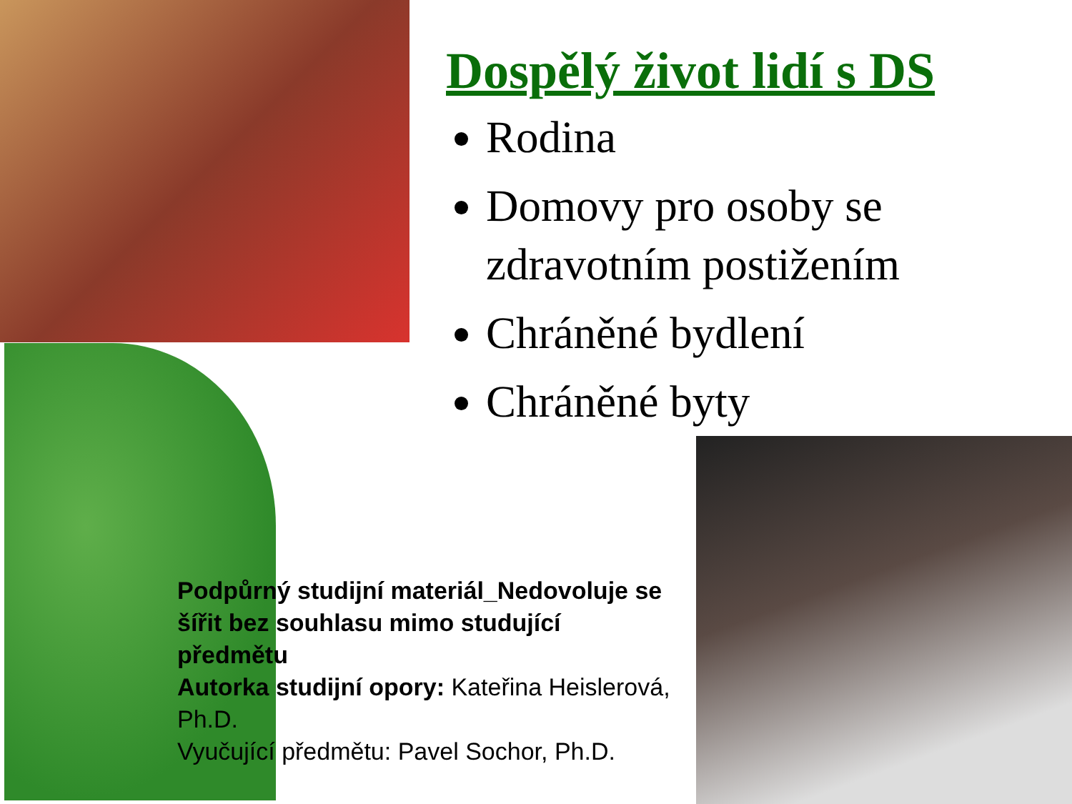Dospělý život lidí s DS
Rodina
Domovy pro osoby se zdravotním postižením
Chráněné bydlení
Chráněné byty
Podpůrný studijní materiál_Nedovoluje se šířit bez souhlasu mimo studující předmětu
Autorka studijní opory: Kateřina Heislerová, Ph.D.
Vyučující předmětu: Pavel Sochor, Ph.D.